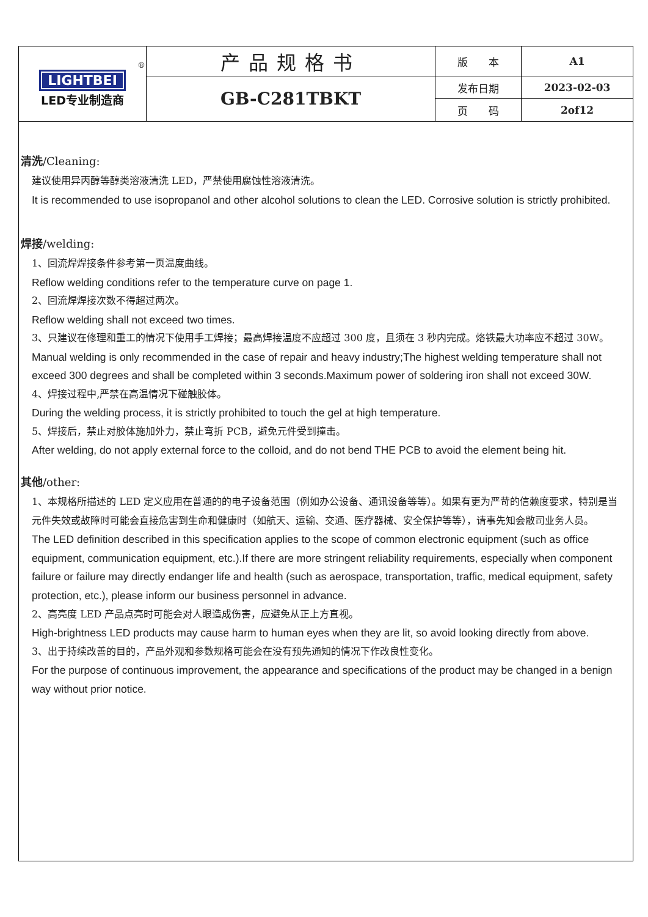| ® LIGHTBEI LED专业制造商 | 产品规格书 | 版 本 | A1 |
| | GB-C281TBKT | 发布日期 | 2023-02-03 |
| | | 页 码 | 2of12 |
清洗/Cleaning:
建议使用异丙醇等醇类溶液清洗 LED，严禁使用腐蚀性溶液清洗。
It is recommended to use isopropanol and other alcohol solutions to clean the LED. Corrosive solution is strictly prohibited.
焊接/welding:
1、回流焊焊接条件参考第一页温度曲线。
Reflow welding conditions refer to the temperature curve on page 1.
2、回流焊焊接次数不得超过两次。
Reflow welding shall not exceed two times.
3、只建议在修理和重工的情况下使用手工焊接；最高焊接温度不应超过 300 度，且须在 3 秒内完成。烙铁最大功率应不超过 30W。
Manual welding is only recommended in the case of repair and heavy industry;The highest welding temperature shall not exceed 300 degrees and shall be completed within 3 seconds.Maximum power of soldering iron shall not exceed 30W.
4、焊接过程中,严禁在高温情况下碰触胶体。
During the welding process, it is strictly prohibited to touch the gel at high temperature.
5、焊接后，禁止对胶体施加外力，禁止弯折 PCB，避免元件受到撞击。
After welding, do not apply external force to the colloid, and do not bend THE PCB to avoid the element being hit.
其他/other:
1、本规格所描述的 LED 定义应用在普通的的电子设备范围（例如办公设备、通讯设备等等）。如果有更为严苛的信赖度要求，特别是当元件失效或故障时可能会直接危害到生命和健康时（如航天、运输、交通、医疗器械、安全保护等等），请事先知会敝司业务人员。
The LED definition described in this specification applies to the scope of common electronic equipment (such as office equipment, communication equipment, etc.).If there are more stringent reliability requirements, especially when component failure or failure may directly endanger life and health (such as aerospace, transportation, traffic, medical equipment, safety protection, etc.), please inform our business personnel in advance.
2、高亮度 LED 产品点亮时可能会对人眼造成伤害，应避免从正上方直视。
High-brightness LED products may cause harm to human eyes when they are lit, so avoid looking directly from above.
3、出于持续改善的目的，产品外观和参数规格可能会在没有预先通知的情况下作改良性变化。
For the purpose of continuous improvement, the appearance and specifications of the product may be changed in a benign way without prior notice.